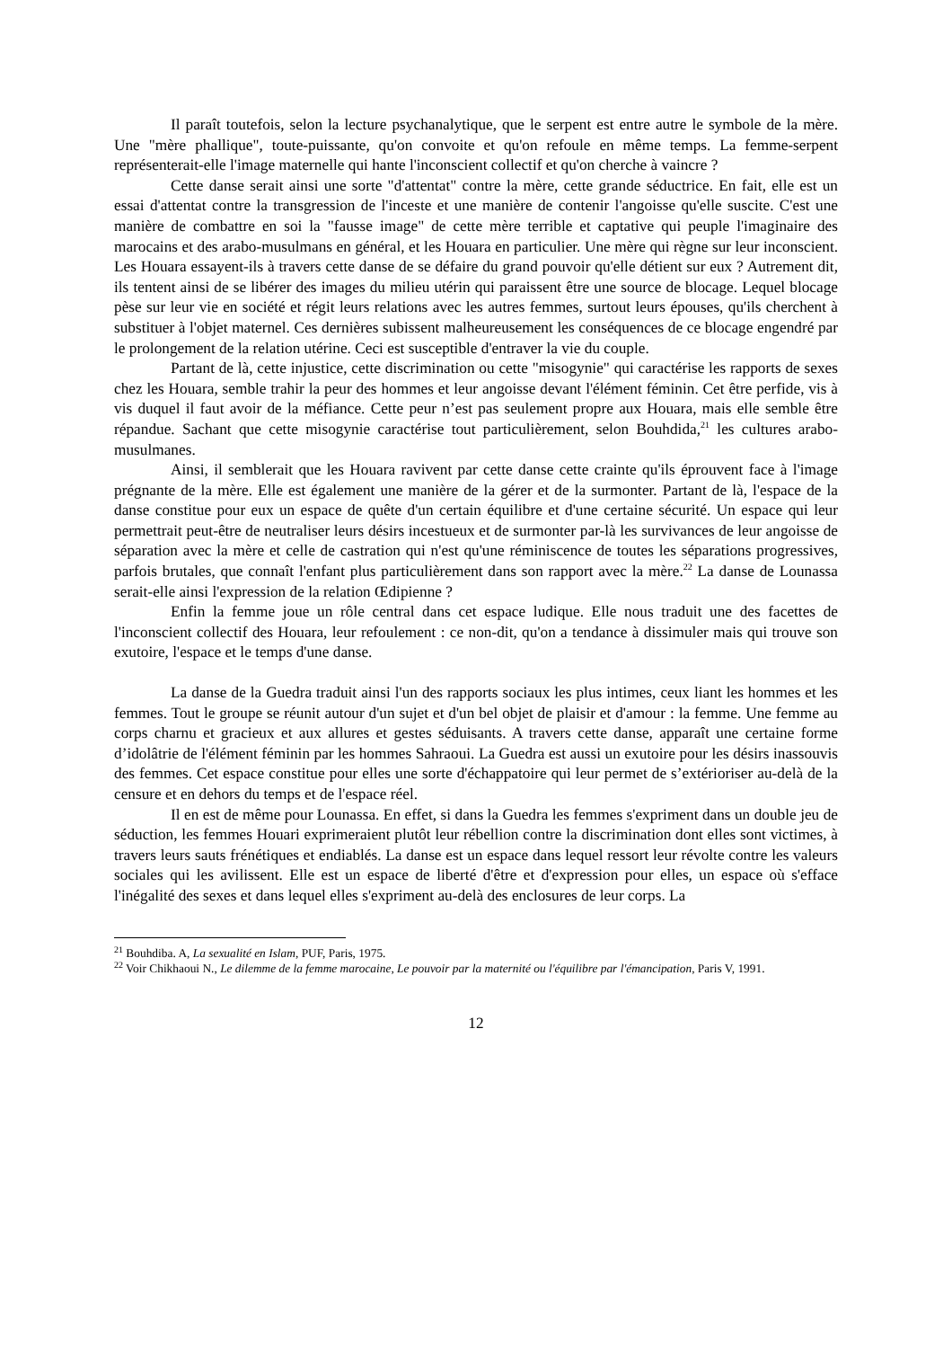Il paraît toutefois, selon la lecture psychanalytique, que le serpent est entre autre le symbole de la mère. Une "mère phallique", toute-puissante, qu'on convoite et qu'on refoule en même temps. La femme-serpent représenterait-elle l'image maternelle qui hante l'inconscient collectif et qu'on cherche à vaincre ?
Cette danse serait ainsi une sorte "d'attentat" contre la mère, cette grande séductrice. En fait, elle est un essai d'attentat contre la transgression de l'inceste et une manière de contenir l'angoisse qu'elle suscite. C'est une manière de combattre en soi la "fausse image" de cette mère terrible et captative qui peuple l'imaginaire des marocains et des arabo-musulmans en général, et les Houara en particulier. Une mère qui règne sur leur inconscient. Les Houara essayent-ils à travers cette danse de se défaire du grand pouvoir qu'elle détient sur eux ? Autrement dit, ils tentent ainsi de se libérer des images du milieu utérin qui paraissent être une source de blocage. Lequel blocage pèse sur leur vie en société et régit leurs relations avec les autres femmes, surtout leurs épouses, qu'ils cherchent à substituer à l'objet maternel. Ces dernières subissent malheureusement les conséquences de ce blocage engendré par le prolongement de la relation utérine. Ceci est susceptible d'entraver la vie du couple.
Partant de là, cette injustice, cette discrimination ou cette "misogynie" qui caractérise les rapports de sexes chez les Houara, semble trahir la peur des hommes et leur angoisse devant l'élément féminin. Cet être perfide, vis à vis duquel il faut avoir de la méfiance. Cette peur n’est pas seulement propre aux Houara, mais elle semble être répandue. Sachant que cette misogynie caractérise tout particulièrement, selon Bouhdida,<sup>21</sup> les cultures arabo-musulmanes.
Ainsi, il semblerait que les Houara ravivent par cette danse cette crainte qu'ils éprouvent face à l'image prégnante de la mère. Elle est également une manière de la gérer et de la surmonter. Partant de là, l'espace de la danse constitue pour eux un espace de quête d'un certain équilibre et d'une certaine sécurité. Un espace qui leur permettrait peut-être de neutraliser leurs désirs incestueux et de surmonter par-là les survivances de leur angoisse de séparation avec la mère et celle de castration qui n'est qu'une réminiscence de toutes les séparations progressives, parfois brutales, que connaît l'enfant plus particulièrement dans son rapport avec la mère.<sup>22</sup> La danse de Lounassa serait-elle ainsi l'expression de la relation Œdipienne ?
Enfin la femme joue un rôle central dans cet espace ludique. Elle nous traduit une des facettes de l'inconscient collectif des Houara, leur refoulement : ce non-dit, qu'on a tendance à dissimuler mais qui trouve son exutoire, l'espace et le temps d'une danse.
La danse de la Guedra traduit ainsi l'un des rapports sociaux les plus intimes, ceux liant les hommes et les femmes. Tout le groupe se réunit autour d'un sujet et d'un bel objet de plaisir et d'amour : la femme. Une femme au corps charnu et gracieux et aux allures et gestes séduisants. A travers cette danse, apparaît une certaine forme d’idolâtrie de l'élément féminin par les hommes Sahraoui. La Guedra est aussi un exutoire pour les désirs inassouvis des femmes. Cet espace constitue pour elles une sorte d'échappatoire qui leur permet de s’extérioriser au-delà de la censure et en dehors du temps et de l'espace réel.
Il en est de même pour Lounassa. En effet, si dans la Guedra les femmes s'expriment dans un double jeu de séduction, les femmes Houari exprimeraient plutôt leur rébellion contre la discrimination dont elles sont victimes, à travers leurs sauts frénétiques et endiablés. La danse est un espace dans lequel ressort leur révolte contre les valeurs sociales qui les avilissent. Elle est un espace de liberté d'être et d'expression pour elles, un espace où s'efface l'inégalité des sexes et dans lequel elles s'expriment au-delà des enclosures de leur corps. La
<sup>21</sup> Bouhdiba. A, La sexualité en Islam, PUF, Paris, 1975.
<sup>22</sup> Voir Chikhaoui N., Le dilemme de la femme marocaine, Le pouvoir par la maternité ou l'équilibre par l'émancipation, Paris V, 1991.
12